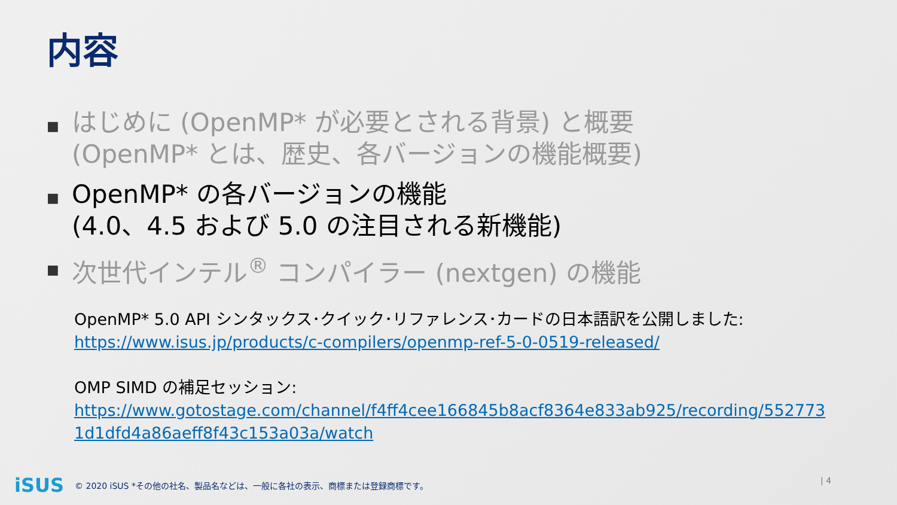内容
■ はじめに (OpenMP* が必要とされる背景) と概要 (OpenMP* とは、歴史、各バージョンの機能概要)
■ OpenMP* の各バージョンの機能
(4.0、4.5 および 5.0 の注目される新機能)
■ 次世代インテル<sup>®</sup> コンパイラー (nextgen) の機能
OpenMP* 5.0 API シンタックス･クイック･リファレンス･カードの日本語訳を公開しました:
https://www.isus.jp/products/c-compilers/openmp-ref-5-0-0519-released/
OMP SIMD の補足セッション:
https://www.gotostage.com/channel/f4ff4cee166845b8acf8364e833ab925/recording/5527731d1dfd4a86aeff8f43c153a03a/watch
iSUS © 2020 iSUS *その他の社名、製品名などは、一般に各社の表示、商標または登録商標です。
| 4